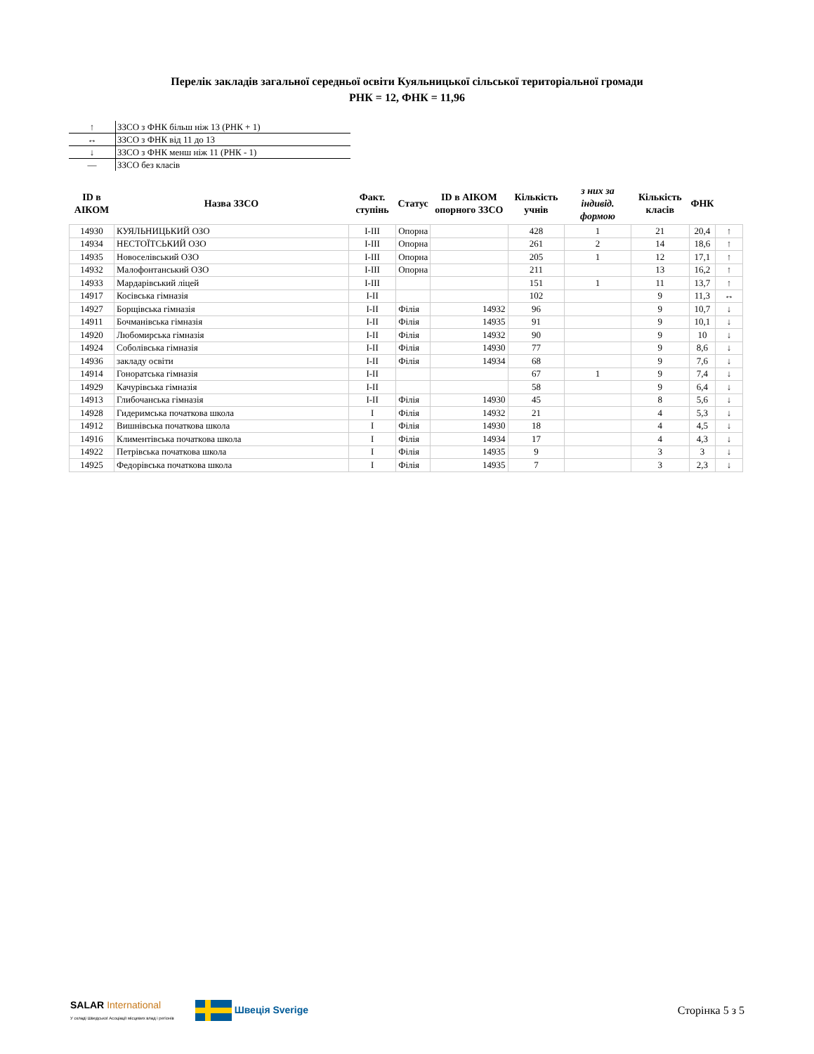Перелік закладів загальної середньої освіти Куяльницької сільської територіальної громади
РНК = 12, ФНК = 11,96
| ↑ | ЗЗСО з ФНК більш ніж 13 (РНК + 1) |
| ↔ | ЗЗСО з ФНК від 11 до 13 |
| ↓ | ЗЗСО з ФНК менш ніж 11 (РНК - 1) |
| — | ЗЗСО без класів |
| ID в АІКОМ | Назва ЗЗСО | Факт. ступінь | Статус | ID в АІКОМ опорного ЗЗСО | Кількість учнів | з них за індивід. формою | Кількість класів | ФНК | |
| --- | --- | --- | --- | --- | --- | --- | --- | --- | --- |
| 14930 | КУЯЛЬНИЦЬКИЙ ОЗО | I-III | Опорна | | 428 | 1 | 21 | 20,4 | ↑ |
| 14934 | НЕСТОЇТСЬКИЙ ОЗО | I-III | Опорна | | 261 | 2 | 14 | 18,6 | ↑ |
| 14935 | Новоселівський ОЗО | I-III | Опорна | | 205 | 1 | 12 | 17,1 | ↑ |
| 14932 | Малофонтанський ОЗО | I-III | Опорна | | 211 | | 13 | 16,2 | ↑ |
| 14933 | Мардарівський ліцей | I-III | | | 151 | 1 | 11 | 13,7 | ↑ |
| 14917 | Косівська гімназія | I-II | | | 102 | | 9 | 11,3 | ↔ |
| 14927 | Борщівська гімназія | I-II | Філія | 14932 | 96 | | 9 | 10,7 | ↓ |
| 14911 | Бочманівська гімназія | I-II | Філія | 14935 | 91 | | 9 | 10,1 | ↓ |
| 14920 | Любомирська гімназія | I-II | Філія | 14932 | 90 | | 9 | 10 | ↓ |
| 14924 | Соболівська гімназія | I-II | Філія | 14930 | 77 | | 9 | 8,6 | ↓ |
| 14936 | закладу освіти | I-II | Філія | 14934 | 68 | | 9 | 7,6 | ↓ |
| 14914 | Гоноратська гімназія | I-II | | | 67 | 1 | 9 | 7,4 | ↓ |
| 14929 | Качурівська гімназія | I-II | | | 58 | | 9 | 6,4 | ↓ |
| 14913 | Глибочанська гімназія | I-II | Філія | 14930 | 45 | | 8 | 5,6 | ↓ |
| 14928 | Гидеримська початкова школа | I | Філія | 14932 | 21 | | 4 | 5,3 | ↓ |
| 14912 | Вишнівська початкова школа | I | Філія | 14930 | 18 | | 4 | 4,5 | ↓ |
| 14916 | Климентівська початкова школа | I | Філія | 14934 | 17 | | 4 | 4,3 | ↓ |
| 14922 | Петрівська початкова школа | I | Філія | 14935 | 9 | | 3 | 3 | ↓ |
| 14925 | Федорівська початкова школа | I | Філія | 14935 | 7 | | 3 | 2,3 | ↓ |
SALAR International
У складі Шведської Асоціації місцевих влад і регіонів
Швеція Sverige Сторінка 5 з 5